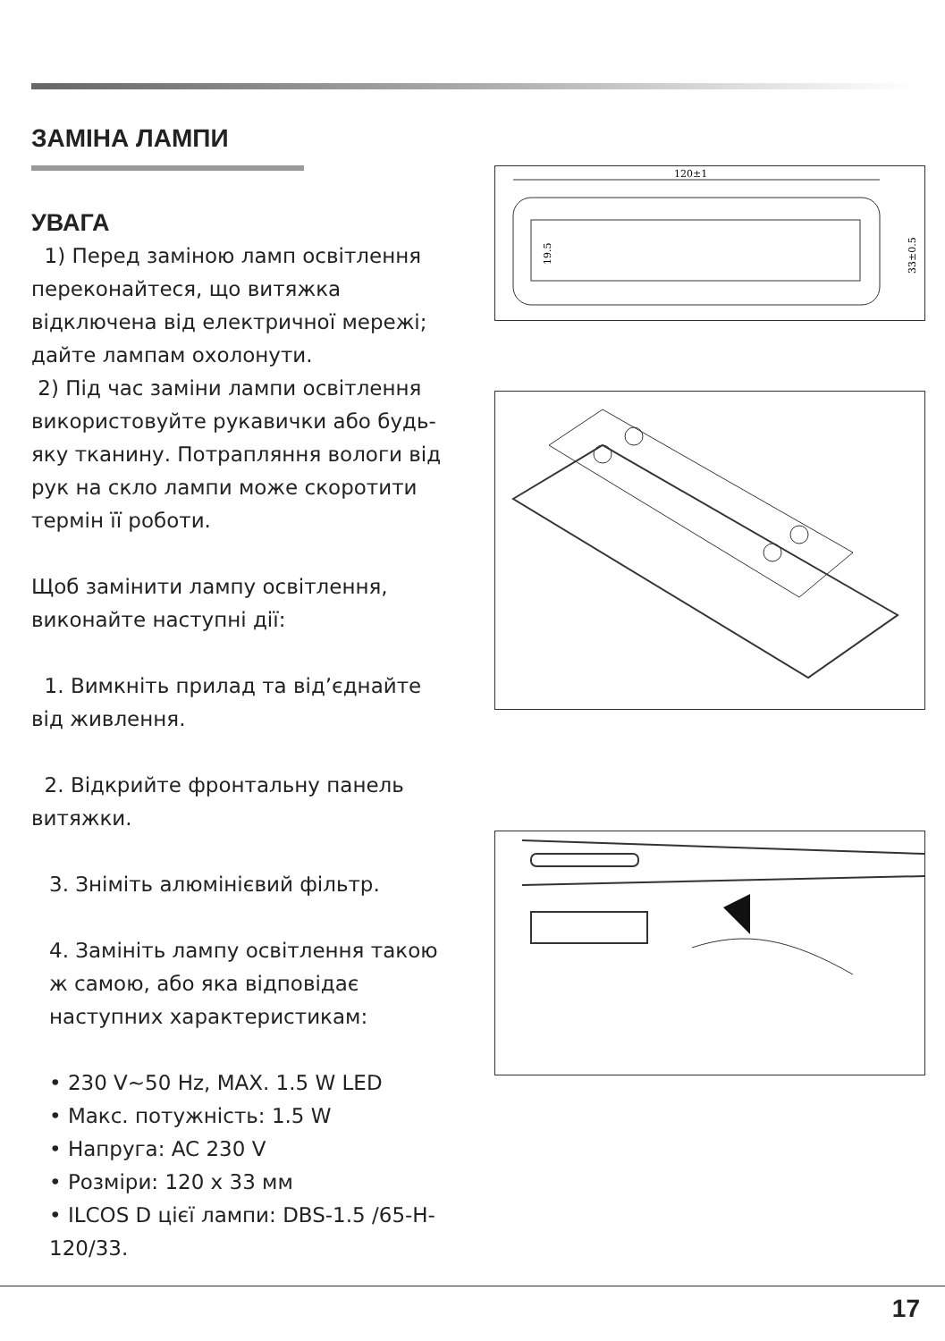ЗАМІНА ЛАМПИ
УВАГА
1) Перед заміною ламп освітлення переконайтеся, що витяжка відключена від електричної мережі; дайте лампам охолонути.
2) Під час заміни лампи освітлення використовуйте рукавички або будь-яку тканину. Потрапляння вологи від рук на скло лампи може скоротити термін її роботи.
Щоб замінити лампу освітлення, виконайте наступні дії:
1. Вимкніть прилад та від’єднайте від живлення.
2. Відкрийте фронтальну панель витяжки.
3. Зніміть алюмінієвий фільтр.
4. Замініть лампу освітлення такою ж самою, або яка відповідає наступних характеристикам:
• 230 V~50 Hz, MAX. 1.5 W LED
• Макс. потужність: 1.5 W
• Напруга: AC 230 V
• Розміри: 120 x 33 мм
• ILCOS D цієї лампи: DBS-1.5 /65-H-120/33.
120±1
33±0.5
19.5
17